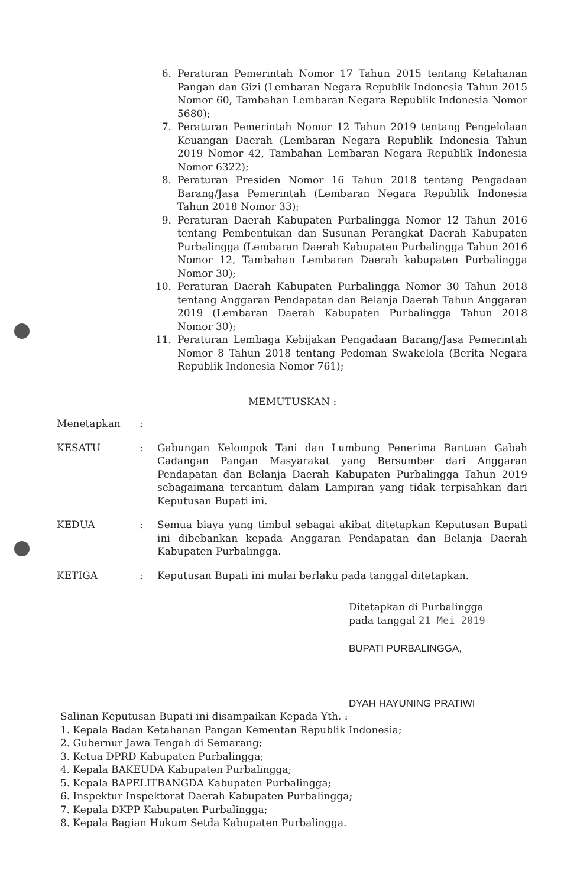6. Peraturan Pemerintah Nomor 17 Tahun 2015 tentang Ketahanan Pangan dan Gizi (Lembaran Negara Republik Indonesia Tahun 2015 Nomor 60, Tambahan Lembaran Negara Republik Indonesia Nomor 5680);
7. Peraturan Pemerintah Nomor 12 Tahun 2019 tentang Pengelolaan Keuangan Daerah (Lembaran Negara Republik Indonesia Tahun 2019 Nomor 42, Tambahan Lembaran Negara Republik Indonesia Nomor 6322);
8. Peraturan Presiden Nomor 16 Tahun 2018 tentang Pengadaan Barang/Jasa Pemerintah (Lembaran Negara Republik Indonesia Tahun 2018 Nomor 33);
9. Peraturan Daerah Kabupaten Purbalingga Nomor 12 Tahun 2016 tentang Pembentukan dan Susunan Perangkat Daerah Kabupaten Purbalingga (Lembaran Daerah Kabupaten Purbalingga Tahun 2016 Nomor 12, Tambahan Lembaran Daerah kabupaten Purbalingga Nomor 30);
10. Peraturan Daerah Kabupaten Purbalingga Nomor 30 Tahun 2018 tentang Anggaran Pendapatan dan Belanja Daerah Tahun Anggaran 2019 (Lembaran Daerah Kabupaten Purbalingga Tahun 2018 Nomor 30);
11. Peraturan Lembaga Kebijakan Pengadaan Barang/Jasa Pemerintah Nomor 8 Tahun 2018 tentang Pedoman Swakelola (Berita Negara Republik Indonesia Nomor 761);
MEMUTUSKAN :
Menetapkan:
KESATU: Gabungan Kelompok Tani dan Lumbung Penerima Bantuan Gabah Cadangan Pangan Masyarakat yang Bersumber dari Anggaran Pendapatan dan Belanja Daerah Kabupaten Purbalingga Tahun 2019 sebagaimana tercantum dalam Lampiran yang tidak terpisahkan dari Keputusan Bupati ini.
KEDUA: Semua biaya yang timbul sebagai akibat ditetapkan Keputusan Bupati ini dibebankan kepada Anggaran Pendapatan dan Belanja Daerah Kabupaten Purbalingga.
KETIGA: Keputusan Bupati ini mulai berlaku pada tanggal ditetapkan.
Ditetapkan di Purbalingga
pada tanggal 21 Mei 2019
BUPATI PURBALINGGA,
DYAH HAYUNING PRATIWI
Salinan Keputusan Bupati ini disampaikan Kepada Yth. :
1. Kepala Badan Ketahanan Pangan Kementan Republik Indonesia;
2. Gubernur Jawa Tengah di Semarang;
3. Ketua DPRD Kabupaten Purbalingga;
4. Kepala BAKEUDA Kabupaten Purbalingga;
5. Kepala BAPELITBANGDA Kabupaten Purbalingga;
6. Inspektur Inspektorat Daerah Kabupaten Purbalingga;
7. Kepala DKPP Kabupaten Purbalingga;
8. Kepala Bagian Hukum Setda Kabupaten Purbalingga.